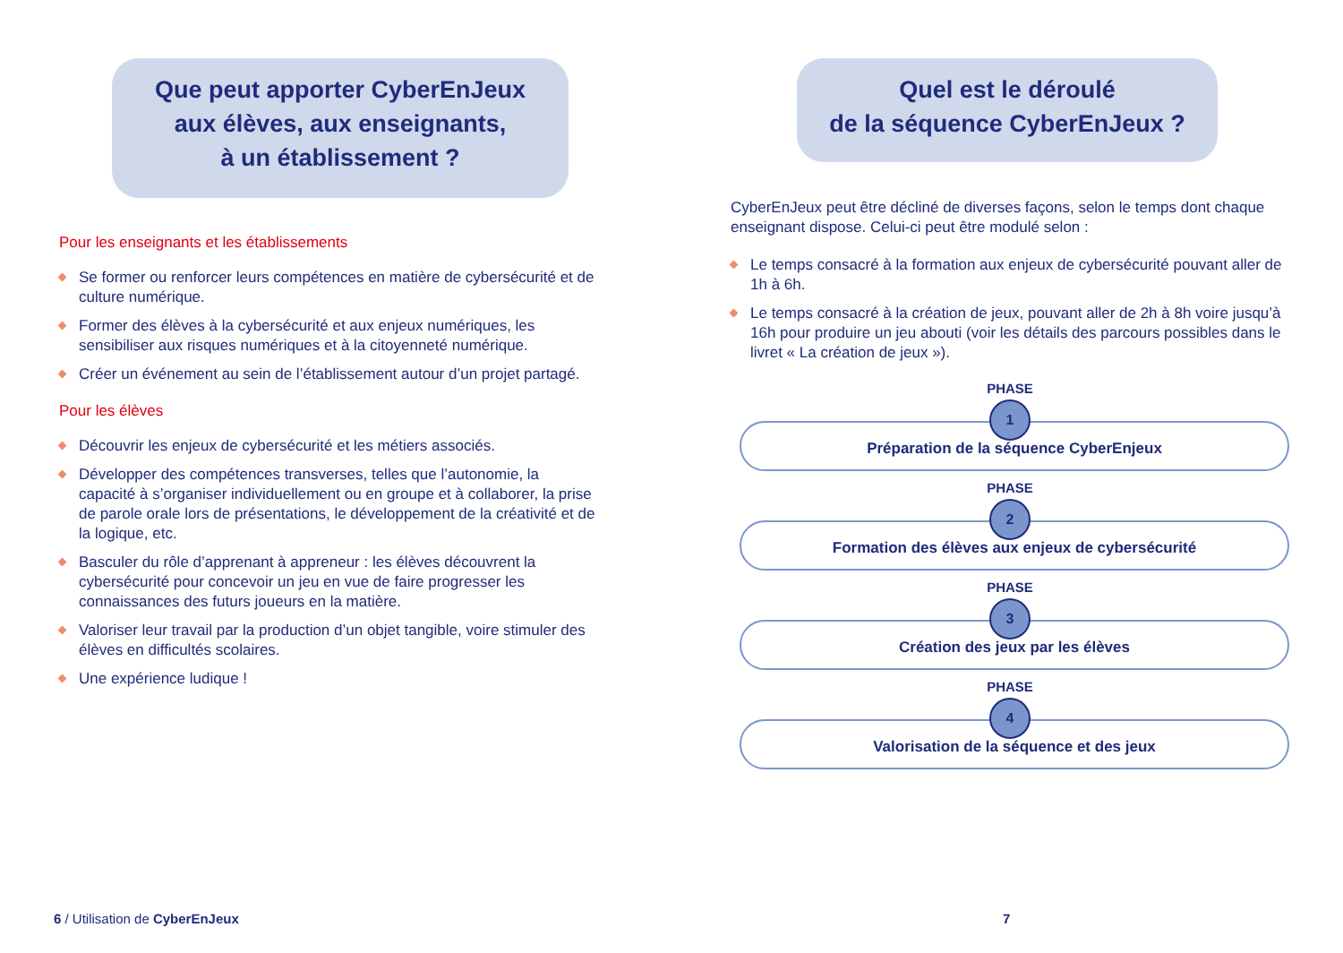Que peut apporter CyberEnJeux
aux élèves, aux enseignants,
à un établissement ?
Pour les enseignants et les établissements
Se former ou renforcer leurs compétences en matière de cybersécurité et de culture numérique.
Former des élèves à la cybersécurité et aux enjeux numériques, les sensibiliser aux risques numériques et à la citoyenneté numérique.
Créer un événement au sein de l’établissement autour d’un projet partagé.
Pour les élèves
Découvrir les enjeux de cybersécurité et les métiers associés.
Développer des compétences transverses, telles que l’autonomie, la capacité à s’organiser individuellement ou en groupe et à collaborer, la prise de parole orale lors de présentations, le développement de la créativité et de la logique, etc.
Basculer du rôle d’apprenant à appreneur : les élèves découvrent la cybersécurité pour concevoir un jeu en vue de faire progresser les connaissances des futurs joueurs en la matière.
Valoriser leur travail par la production d’un objet tangible, voire stimuler des élèves en difficultés scolaires.
Une expérience ludique !
6 / Utilisation de CyberEnJeux
Quel est le déroulé
de la séquence CyberEnJeux ?
CyberEnJeux peut être décliné de diverses façons, selon le temps dont chaque enseignant dispose. Celui-ci peut être modulé selon :
Le temps consacré à la formation aux enjeux de cybersécurité pouvant aller de 1h à 6h.
Le temps consacré à la création de jeux, pouvant aller de 2h à 8h voire jusqu’à 16h pour produire un jeu abouti (voir les détails des parcours possibles dans le livret « La création de jeux »).
PHASE
1
Préparation de la séquence CyberEnjeux
PHASE
2
Formation des élèves aux enjeux de cybersécurité
PHASE
3
Création des jeux par les élèves
PHASE
4
Valorisation de la séquence et des jeux
7